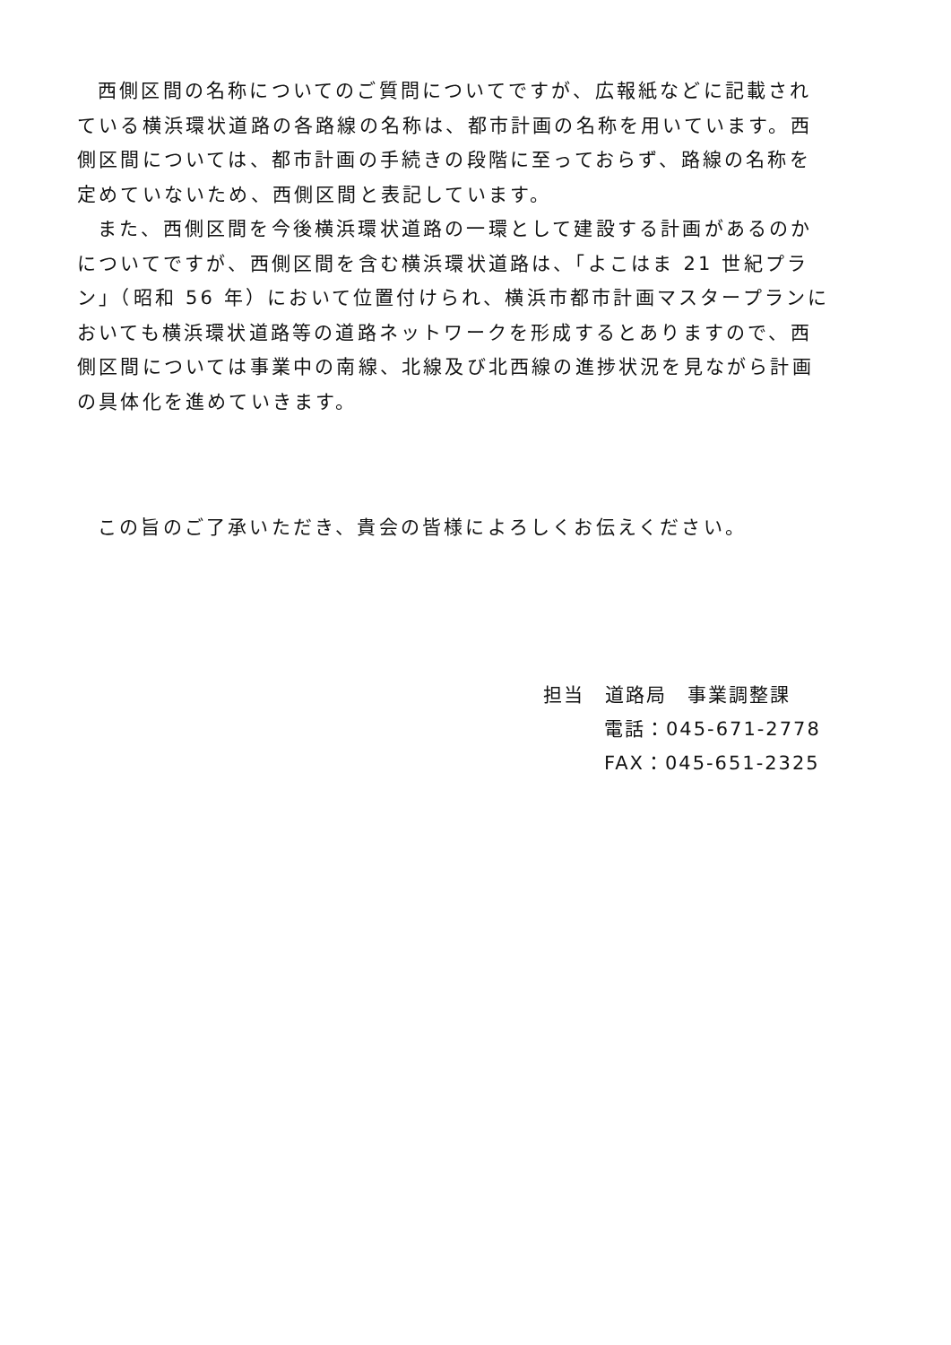西側区間の名称についてのご質問についてですが、広報紙などに記載されている横浜環状道路の各路線の名称は、都市計画の名称を用いています。西側区間については、都市計画の手続きの段階に至っておらず、路線の名称を定めていないため、西側区間と表記しています。
また、西側区間を今後横浜環状道路の一環として建設する計画があるのかについてですが、西側区間を含む横浜環状道路は、「よこはま 21 世紀プラン」（昭和 56 年）において位置付けられ、横浜市都市計画マスタープランにおいても横浜環状道路等の道路ネットワークを形成するとありますので、西側区間については事業中の南線、北線及び北西線の進捗状況を見ながら計画の具体化を進めていきます。
この旨のご了承いただき、貴会の皆様によろしくお伝えください。
担当　道路局　事業調整課
電話：045-671-2778
FAX：045-651-2325